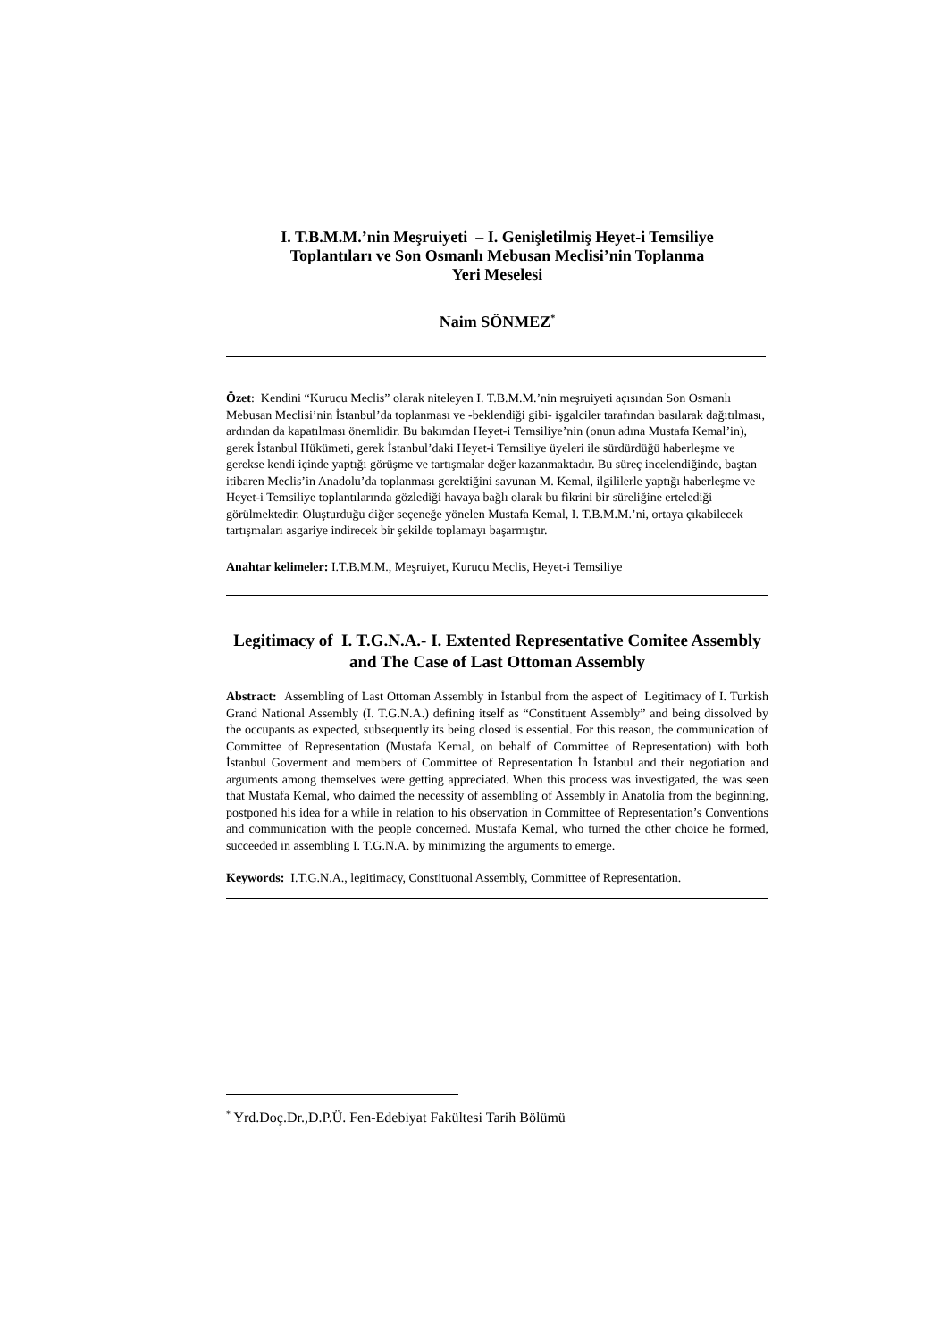I. T.B.M.M.’nin Meşruiyeti – I. Genişletilmiş Heyet-i Temsiliye
Toplantıları ve Son Osmanlı Mebusan Meclisi’nin Toplanma
Yeri Meselesi
Naim SÖNMEZ<sup>*</sup>
Özet: Kendini “Kurucu Meclis” olarak niteleyen I. T.B.M.M.’nin meşruiyeti açısından Son Osmanlı Mebusan Meclisi’nin İstanbul’da toplanması ve -beklendiği gibi- işgalciler tarafından basılarak dağıtılması, ardından da kapatılması önemlidir. Bu bakımdan Heyet-i Temsiliye’nin (onun adına Mustafa Kemal’in), gerek İstanbul Hükümeti, gerek İstanbul’daki Heyet-i Temsiliye üyeleri ile sürdürdüğü haberleşme ve gerekse kendi içinde yaptığı görüşme ve tartışmalar değer kazanmaktadır. Bu süreç incelendiğinde, baştan itibaren Meclis’in Anadolu’da toplanması gerektiğini savunan M. Kemal, ilgililerle yaptığı haberleşme ve Heyet-i Temsiliye toplantılarında gözlediği havaya bağlı olarak bu fikrini bir süreliğine ertelediği görülmektedir. Oluşturduğu diğer seçeneğe yönelen Mustafa Kemal, I. T.B.M.M.’ni, ortaya çıkabilecek tartışmaları asgariye indirecek bir şekilde toplamayı başarmıştır.
Anahtar kelimeler: I.T.B.M.M., Meşruiyet, Kurucu Meclis, Heyet-i Temsiliye
Legitimacy of I. T.G.N.A.- I. Extented Representative Comitee Assembly and The Case of Last Ottoman Assembly
Abstract: Assembling of Last Ottoman Assembly in İstanbul from the aspect of Legitimacy of I. Turkish Grand National Assembly (I. T.G.N.A.) defining itself as “Constituent Assembly” and being dissolved by the occupants as expected, subsequently its being closed is essential. For this reason, the communication of Committee of Representation (Mustafa Kemal, on behalf of Committee of Representation) with both İstanbul Goverment and members of Committee of Representation İn İstanbul and their negotiation and arguments among themselves were getting appreciated. When this process was investigated, the was seen that Mustafa Kemal, who daimed the necessity of assembling of Assembly in Anatolia from the beginning, postponed his idea for a while in relation to his observation in Committee of Representation’s Conventions and communication with the people concerned. Mustafa Kemal, who turned the other choice he formed, succeeded in assembling I. T.G.N.A. by minimizing the arguments to emerge.
Keywords: I.T.G.N.A., legitimacy, Constituonal Assembly, Committee of Representation.
<sup>*</sup> Yrd.Doç.Dr.,D.P.Ü. Fen-Edebiyat Fakültesi Tarih Bölümü